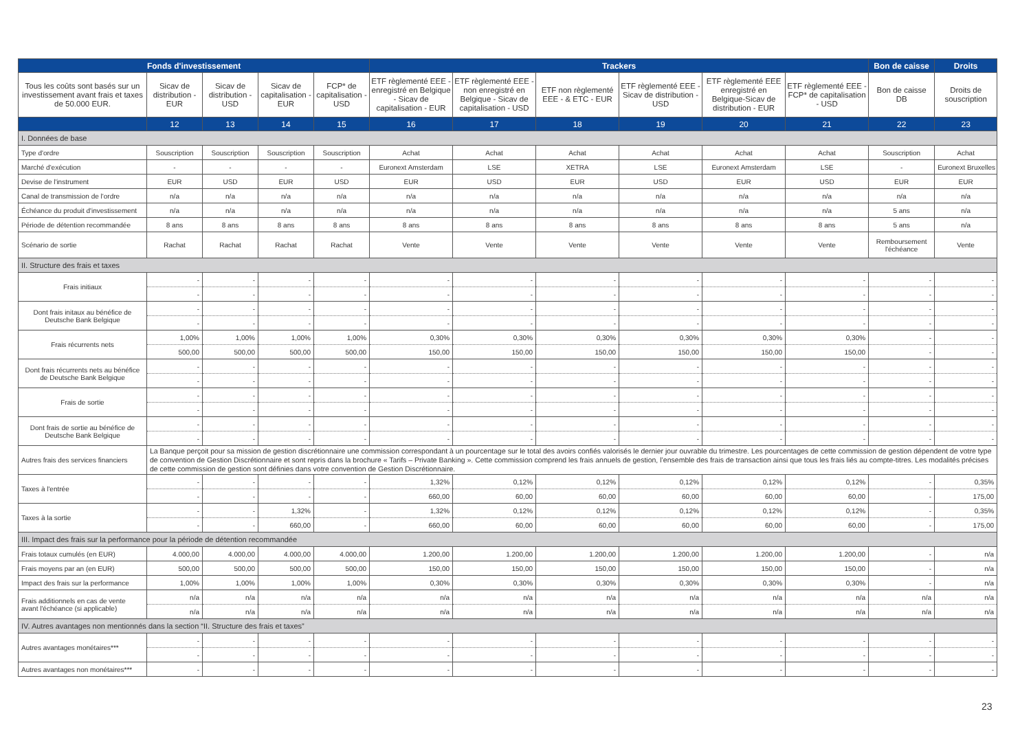| Fonds d'investissement | | | | | Trackers | | | | | | Bon de caisse | Droits |
| --- | --- | --- | --- | --- | --- | --- | --- | --- | --- | --- | --- | --- |
| Tous les coûts sont basés sur un investissement avant frais et taxes de 50.000 EUR. | Sicav de distribution - EUR | Sicav de distribution - USD | Sicav de capitalisation - EUR | FCP* de capitalisation - USD | ETF règlementé EEE - enregistré en Belgique - Sicav de capitalisation - EUR | ETF règlementé EEE - non enregistré en Belgique - Sicav de capitalisation - USD | ETF non règlementé EEE - & ETC - EUR | ETF règlementé EEE - Sicav de distribution - USD | ETF règlementé EEE enregistré en Belgique-Sicav de distribution - EUR | ETF règlementé EEE - FCP* de capitalisation - USD | Bon de caisse DB | Droits de souscription |
| | 12 | 13 | 14 | 15 | 16 | 17 | 18 | 19 | 20 | 21 | 22 | 23 |
| I. Données de base | | | | | | | | | | | | |
| Type d'ordre | Souscription | Souscription | Souscription | Souscription | Achat | Achat | Achat | Achat | Achat | Achat | Souscription | Achat |
| Marché d'exécution | - | - | - | - | Euronext Amsterdam | LSE | XETRA | LSE | Euronext Amsterdam | LSE | - | Euronext Bruxelles |
| Devise de l'instrument | EUR | USD | EUR | USD | EUR | USD | EUR | USD | EUR | USD | EUR | EUR |
| Canal de transmission de l'ordre | n/a | n/a | n/a | n/a | n/a | n/a | n/a | n/a | n/a | n/a | n/a | n/a |
| Échéance du produit d'investissement | n/a | n/a | n/a | n/a | n/a | n/a | n/a | n/a | n/a | n/a | 5 ans | n/a |
| Période de détention recommandée | 8 ans | 8 ans | 8 ans | 8 ans | 8 ans | 8 ans | 8 ans | 8 ans | 8 ans | 8 ans | 5 ans | n/a |
| Scénario de sortie | Rachat | Rachat | Rachat | Rachat | Vente | Vente | Vente | Vente | Vente | Vente | Remboursement l'échéance | Vente |
| II. Structure des frais et taxes | | | | | | | | | | | | |
| Frais initiaux | - | - | - | - | - | - | - | - | - | - | - | - |
| | - | - | - | - | - | - | - | - | - | - | - | - |
| Dont frais initaux au bénéfice de Deutsche Bank Belgique | - | - | - | - | - | - | - | - | - | - | - | - |
| | - | - | - | - | - | - | - | - | - | - | - | - |
| Frais récurrents nets | 1,00% | 1,00% | 1,00% | 1,00% | 0,30% | 0,30% | 0,30% | 0,30% | 0,30% | 0,30% | - | - |
| | 500,00 | 500,00 | 500,00 | 500,00 | 150,00 | 150,00 | 150,00 | 150,00 | 150,00 | 150,00 | - | - |
| Dont frais récurrents nets au bénéfice de Deutsche Bank Belgique | - | - | - | - | - | - | - | - | - | - | - | - |
| | - | - | - | - | - | - | - | - | - | - | - | - |
| Frais de sortie | - | - | - | - | - | - | - | - | - | - | - | - |
| | - | - | - | - | - | - | - | - | - | - | - | - |
| Dont frais de sortie au bénéfice de Deutsche Bank Belgique | - | - | - | - | - | - | - | - | - | - | - | - |
| | - | - | - | - | - | - | - | - | - | - | - | - |
| Autres frais des services financiers | La Banque perçoit pour sa mission de gestion discrétionnaire une commission correspondant à un pourcentage sur le total des avoirs confiés valorisés le dernier jour ouvrable du trimestre. Les pourcentages de cette commission de gestion dépendent de votre type de convention de Gestion Discrétionnaire et sont repris dans la brochure « Tarifs – Private Banking ». Cette commission comprend les frais annuels de gestion, l’ensemble des frais de transaction ainsi que tous les frais liés au compte-titres. Les modalités précises de cette commission de gestion sont définies dans votre convention de Gestion Discrétionnaire. | | | | | | | | | | | |
| Taxes à l'entrée | - | - | - | - | 1,32% | 0,12% | 0,12% | 0,12% | 0,12% | 0,12% | - | 0,35% |
| | - | - | - | - | 660,00 | 60,00 | 60,00 | 60,00 | 60,00 | 60,00 | - | 175,00 |
| Taxes à la sortie | - | - | 1,32% | - | 1,32% | 0,12% | 0,12% | 0,12% | 0,12% | 0,12% | - | 0,35% |
| | - | - | 660,00 | - | 660,00 | 60,00 | 60,00 | 60,00 | 60,00 | 60,00 | - | 175,00 |
| III. Impact des frais sur la performance pour la période de détention recommandée | | | | | | | | | | | | |
| Frais totaux cumulés (en EUR) | 4.000,00 | 4.000,00 | 4.000,00 | 4.000,00 | 1.200,00 | 1.200,00 | 1.200,00 | 1.200,00 | 1.200,00 | 1.200,00 | - | n/a |
| Frais moyens par an (en EUR) | 500,00 | 500,00 | 500,00 | 500,00 | 150,00 | 150,00 | 150,00 | 150,00 | 150,00 | 150,00 | - | n/a |
| Impact des frais sur la performance | 1,00% | 1,00% | 1,00% | 1,00% | 0,30% | 0,30% | 0,30% | 0,30% | 0,30% | 0,30% | - | n/a |
| Frais additionnels en cas de vente avant l'échéance (si applicable) | n/a | n/a | n/a | n/a | n/a | n/a | n/a | n/a | n/a | n/a | n/a | n/a |
| | n/a | n/a | n/a | n/a | n/a | n/a | n/a | n/a | n/a | n/a | n/a | n/a |
| IV. Autres avantages non mentionnés dans la section “II. Structure des frais et taxes” | | | | | | | | | | | | |
| Autres avantages monétaires*** | - | - | - | - | - | - | - | - | - | - | - | - |
| | - | - | - | - | - | - | - | - | - | - | - | - |
| Autres avantages non monétaires*** | - | - | - | - | - | - | - | - | - | - | - | - |
23